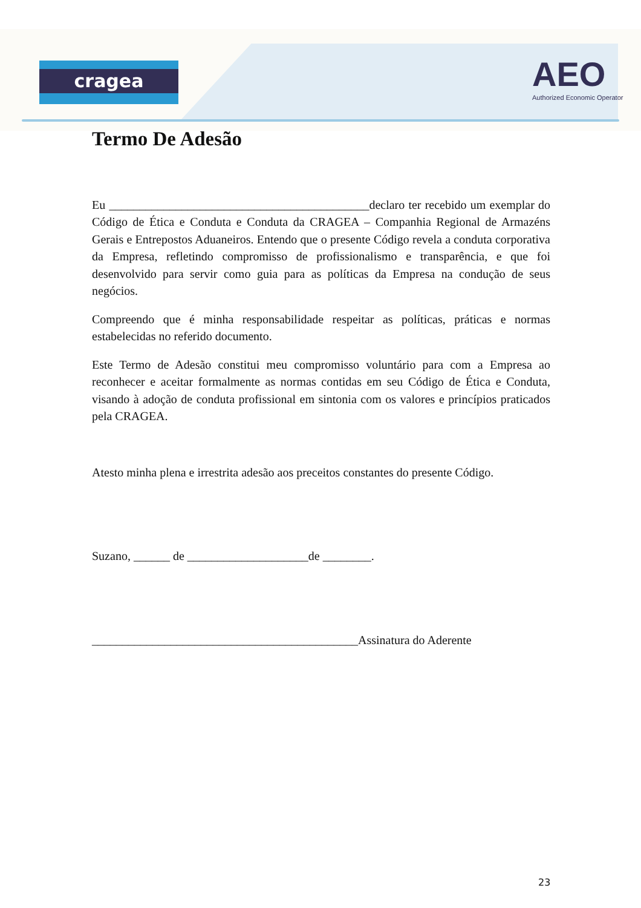cragea
AEO
Authorized Economic Operator
Termo De Adesão
Eu ___________________________________________declaro ter recebido um exemplar do Código de Ética e Conduta e Conduta da CRAGEA – Companhia Regional de Armazéns Gerais e Entrepostos Aduaneiros. Entendo que o presente Código revela a conduta corporativa da Empresa, refletindo compromisso de profissionalismo e transparência, e que foi desenvolvido para servir como guia para as políticas da Empresa na condução de seus negócios.
Compreendo que é minha responsabilidade respeitar as políticas, práticas e normas estabelecidas no referido documento.
Este Termo de Adesão constitui meu compromisso voluntário para com a Empresa ao reconhecer e aceitar formalmente as normas contidas em seu Código de Ética e Conduta, visando à adoção de conduta profissional em sintonia com os valores e princípios praticados pela CRAGEA.
Atesto minha plena e irrestrita adesão aos preceitos constantes do presente Código.
Suzano, ______ de ____________________de ________.
____________________________________________Assinatura do Aderente
23